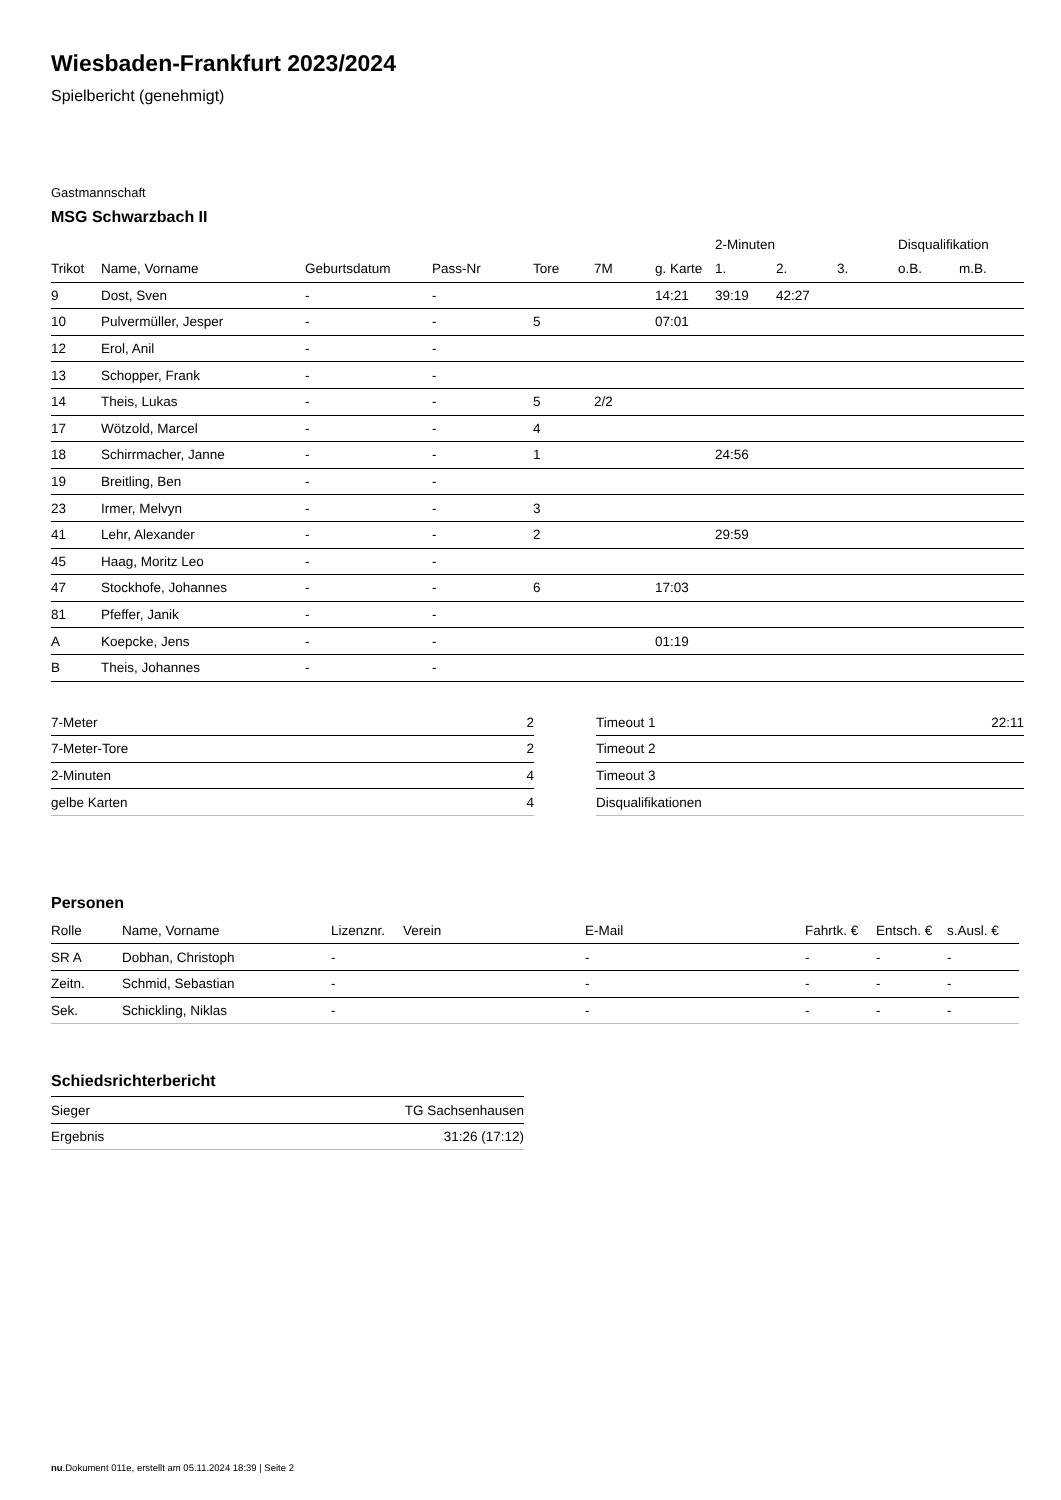Wiesbaden-Frankfurt 2023/2024
Spielbericht (genehmigt)
Gastmannschaft
MSG Schwarzbach II
| | | | | | | | 2-Minuten | | | Disqualifikation | |
| --- | --- | --- | --- | --- | --- | --- | --- | --- | --- | --- | --- |
| Trikot | Name, Vorname | Geburtsdatum | Pass-Nr | Tore | 7M | g. Karte | 1. | 2. | 3. | o.B. | m.B. |
| 9 | Dost, Sven | - | - | | | 14:21 | 39:19 | 42:27 | | | |
| 10 | Pulvermüller, Jesper | - | - | 5 | | 07:01 | | | | | |
| 12 | Erol, Anil | - | - | | | | | | | | |
| 13 | Schopper, Frank | - | - | | | | | | | | |
| 14 | Theis, Lukas | - | - | 5 | 2/2 | | | | | | |
| 17 | Wötzold, Marcel | - | - | 4 | | | | | | | |
| 18 | Schirrmacher, Janne | - | - | 1 | | | 24:56 | | | | |
| 19 | Breitling, Ben | - | - | | | | | | | | |
| 23 | Irmer, Melvyn | - | - | 3 | | | | | | | |
| 41 | Lehr, Alexander | - | - | 2 | | | 29:59 | | | | |
| 45 | Haag, Moritz Leo | - | - | | | | | | | | |
| 47 | Stockhofe, Johannes | - | - | 6 | | 17:03 | | | | | |
| 81 | Pfeffer, Janik | - | - | | | | | | | | |
| A | Koepcke, Jens | - | - | | | 01:19 | | | | | |
| B | Theis, Johannes | - | - | | | | | | | | |
| 7-Meter | 2 |
| 7-Meter-Tore | 2 |
| 2-Minuten | 4 |
| gelbe Karten | 4 |
| Timeout 1 | 22:11 |
| Timeout 2 | |
| Timeout 3 | |
| Disqualifikationen | |
Personen
| Rolle | Name, Vorname | Lizenznr. | Verein | E-Mail | Fahrtk. € | Entsch. € | s.Ausl. € |
| --- | --- | --- | --- | --- | --- | --- | --- |
| SR A | Dobhan, Christoph | - | | - | - | - | - |
| Zeitn. | Schmid, Sebastian | - | | - | - | - | - |
| Sek. | Schickling, Niklas | - | | - | - | - | - |
Schiedsrichterbericht
| Sieger | TG Sachsenhausen |
| Ergebnis | 31:26 (17:12) |
nu.Dokument 011e, erstellt am 05.11.2024 18:39 | Seite 2